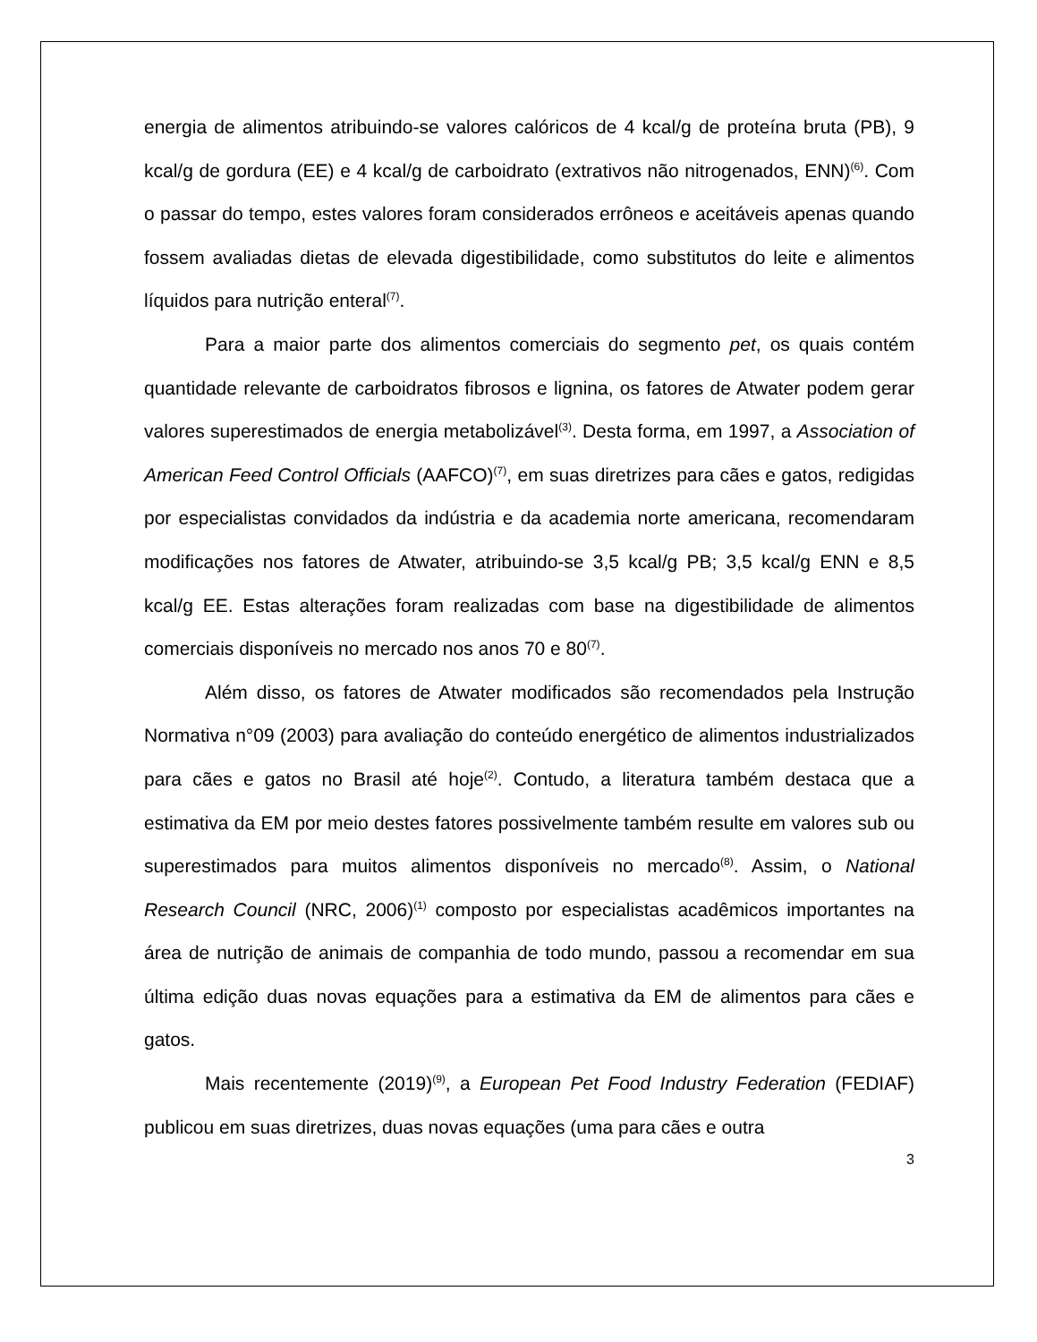energia de alimentos atribuindo-se valores calóricos de 4 kcal/g de proteína bruta (PB), 9 kcal/g de gordura (EE) e 4 kcal/g de carboidrato (extrativos não nitrogenados, ENN)<sup>(6)</sup>. Com o passar do tempo, estes valores foram considerados errôneos e aceitáveis apenas quando fossem avaliadas dietas de elevada digestibilidade, como substitutos do leite e alimentos líquidos para nutrição enteral<sup>(7)</sup>.
Para a maior parte dos alimentos comerciais do segmento pet, os quais contém quantidade relevante de carboidratos fibrosos e lignina, os fatores de Atwater podem gerar valores superestimados de energia metabolizável<sup>(3)</sup>. Desta forma, em 1997, a Association of American Feed Control Officials (AAFCO)<sup>(7)</sup>, em suas diretrizes para cães e gatos, redigidas por especialistas convidados da indústria e da academia norte americana, recomendaram modificações nos fatores de Atwater, atribuindo-se 3,5 kcal/g PB; 3,5 kcal/g ENN e 8,5 kcal/g EE. Estas alterações foram realizadas com base na digestibilidade de alimentos comerciais disponíveis no mercado nos anos 70 e 80<sup>(7)</sup>.
Além disso, os fatores de Atwater modificados são recomendados pela Instrução Normativa n°09 (2003) para avaliação do conteúdo energético de alimentos industrializados para cães e gatos no Brasil até hoje<sup>(2)</sup>. Contudo, a literatura também destaca que a estimativa da EM por meio destes fatores possivelmente também resulte em valores sub ou superestimados para muitos alimentos disponíveis no mercado<sup>(8)</sup>. Assim, o National Research Council (NRC, 2006)<sup>(1)</sup> composto por especialistas acadêmicos importantes na área de nutrição de animais de companhia de todo mundo, passou a recomendar em sua última edição duas novas equações para a estimativa da EM de alimentos para cães e gatos.
Mais recentemente (2019)<sup>(9)</sup>, a European Pet Food Industry Federation (FEDIAF) publicou em suas diretrizes, duas novas equações (uma para cães e outra
3